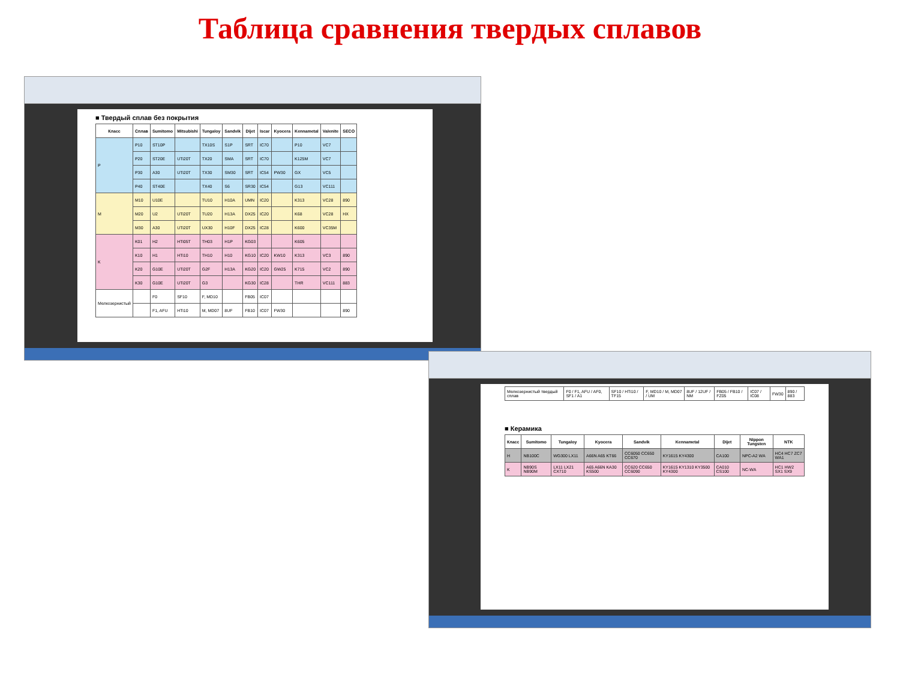Таблица сравнения твердых сплавов
■ Твердый сплав без покрытия
| Класс | Сплав | Sumitomo | Mitsubishi | Tungaloy | Sandvik | Dijet | Iscar | Kyocera | Kennametal | Valenite | SECO |
| --- | --- | --- | --- | --- | --- | --- | --- | --- | --- | --- | --- |
| P | P10 | ST10P | | TX10S | S1P | SRT | IC70 | | P10 | VC7 | |
| | P20 | ST20E | UTi20T | TX20 | SMA | SRT | IC70 | | K125M | VC7 | |
| | P30 | A30 | UTi20T | TX30 | SM30 | SRT | IC54 | PW30 | GX | VC5 | |
| | P40 | ST40E | | TX40 | S6 | SR30 | IC54 | | G13 | VC111 | |
| M | M10 | U10E | | TU10 | H10A | UMN | IC20 | | K313 | VC28 | 890 |
| | M20 | U2 | UTi20T | TU20 | H13A | DX25 | IC20 | | K68 | VC28 | HX |
| | M30 | A30 | UTi20T | UX30 | H10F | DX25 | IC28 | | K600 | VC35M | |
| K | K01 | H2 | HTi05T | TH03 | H1P | KG03 | | | K605 | | |
| | K10 | H1 | HTi10 | TH10 | H10 | KG10 | IC20 | KW10 | K313 | VC3 | 890 |
| | K20 | G10E | UTi20T | G2F | H13A | KG20 | IC20 | GW25 | K715 | VC2 | 890 |
| | K30 | G10E | UTi20T | G3 | | KG30 | IC28 | | THR | VC111 | 883 |
| Мелкозернистый | | F0 | SF10 | F, MD10 | | FB05 | IC07 | | | | |
| | | F1, AFU | HTi10 | M, MD07 | 8UF | FB10 | IC07 | FW30 | | | 890 |
| Мелкозернистый твердый сплав | F0 / F1, AFU / AF0, SF1 / A1 | SF10 / HTi10 / TF15 | F, MD10 / M, MD07 / UM | 8UF / 12UF / NM | FB05 / FB10 / FZ05 | IC07 / IC08 | FW30 | 890 / 883 |
■ Керамика
| Класс | Sumitomo | Tungaloy | Kyocera | Sandvik | Kennametal | Dijet | Nippon Tungsten | NTK |
| --- | --- | --- | --- | --- | --- | --- | --- | --- |
| H | NB100C | WG300 LX11 | A66N A65 KT66 | CC6050 CC650 CC670 | KY1615 KY4300 | CA100 | NPC-A2 WA | HC4 HC7 ZC7 WA1 |
| K | NB90S NB90M | LX11 LX21 CX710 | A65 A66N KA30 KS500 | CC620 CC650 CC6090 | KY1615 KY1310 KY3500 KY4300 | CA010 CS100 | NC-WA | HC1 HW2 SX1 SX9 |